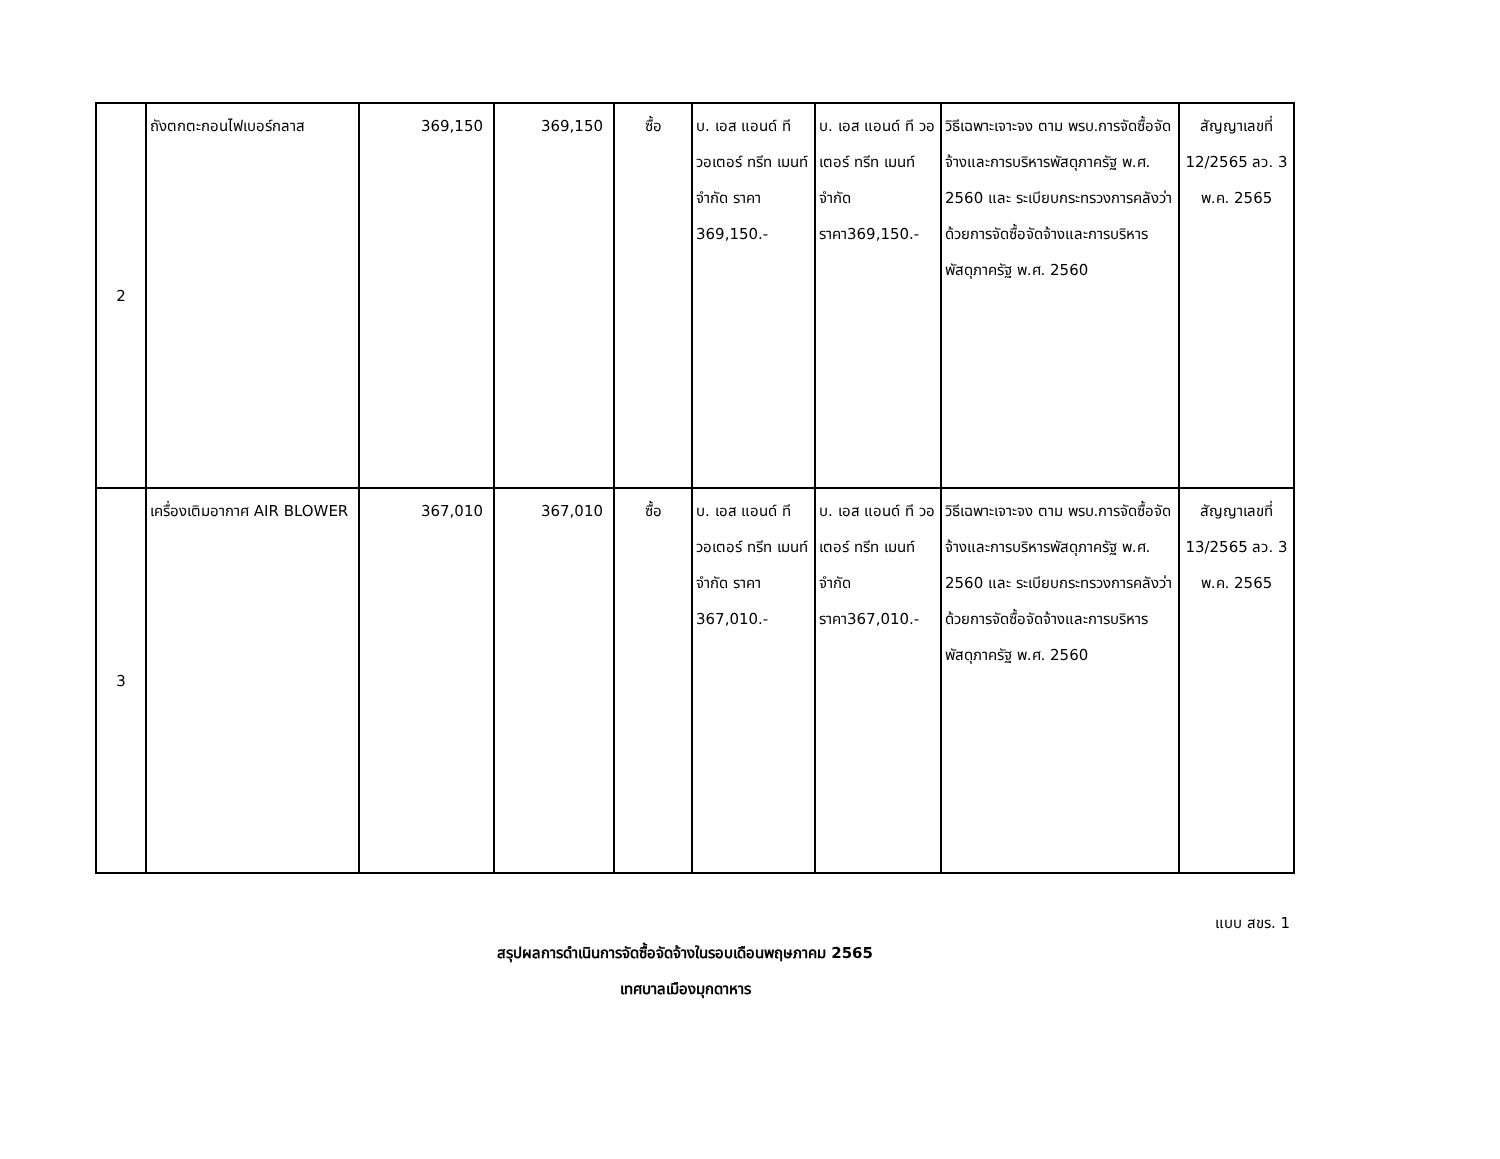| 2 | ถังตกตะกอนไฟเบอร์กลาส | 369,150 | 369,150 | ซื้อ | บ. เอส แอนด์ ที วอเตอร์ ทรีท เมนท์ จำกัด ราคา 369,150.- | บ. เอส แอนด์ ที วอเตอร์ ทรีท เมนท์ จำกัด ราคา369,150.- | วิธีเฉพาะเจาะจง ตาม พรบ.การจัดซื้อจัดจ้างและการบริหารพัสดุภาครัฐ พ.ศ. 2560 และ ระเบียบกระทรวงการคลังว่าด้วยการจัดซื้อจัดจ้างและการบริหารพัสดุภาครัฐ พ.ศ. 2560 | สัญญาเลขที่ 12/2565 ลว. 3 พ.ค. 2565 |
| 3 | เครื่องเติมอากาศ AIR BLOWER | 367,010 | 367,010 | ซื้อ | บ. เอส แอนด์ ที วอเตอร์ ทรีท เมนท์ จำกัด ราคา 367,010.- | บ. เอส แอนด์ ที วอเตอร์ ทรีท เมนท์ จำกัด ราคา367,010.- | วิธีเฉพาะเจาะจง ตาม พรบ.การจัดซื้อจัดจ้างและการบริหารพัสดุภาครัฐ พ.ศ. 2560 และ ระเบียบกระทรวงการคลังว่าด้วยการจัดซื้อจัดจ้างและการบริหารพัสดุภาครัฐ พ.ศ. 2560 | สัญญาเลขที่ 13/2565 ลว. 3 พ.ค. 2565 |
แบบ สขร. 1
สรุปผลการดำเนินการจัดซื้อจัดจ้างในรอบเดือนพฤษภาคม 2565
เทศบาลเมืองมุกดาหาร